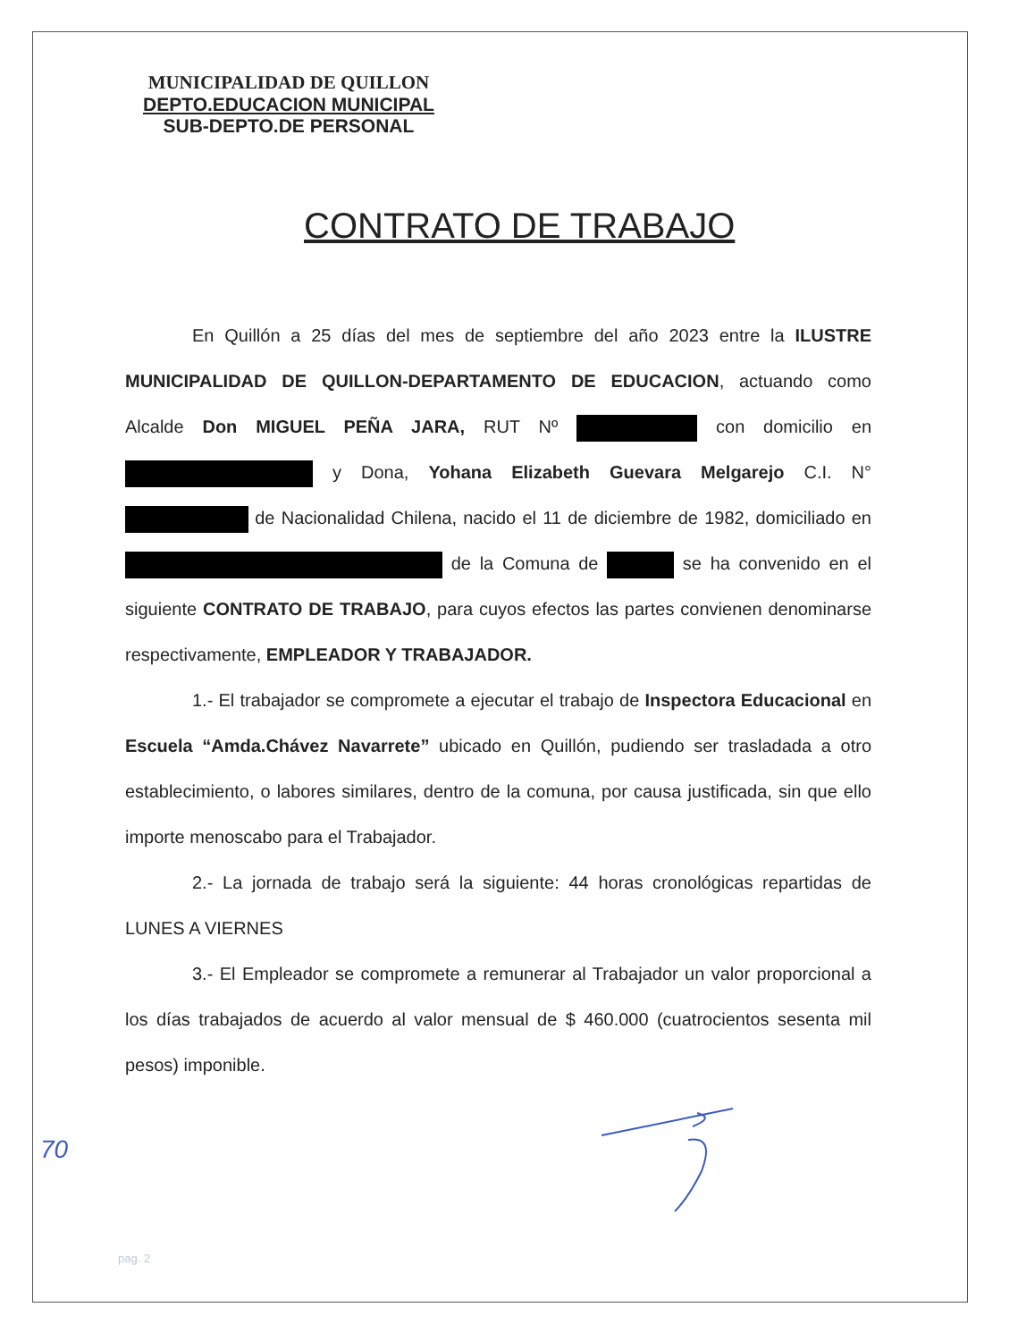MUNICIPALIDAD DE QUILLON
DEPTO.EDUCACION MUNICIPAL
SUB-DEPTO.DE PERSONAL
CONTRATO DE TRABAJO
En Quillón a 25 días del mes de septiembre del año 2023 entre la ILUSTRE MUNICIPALIDAD DE QUILLON-DEPARTAMENTO DE EDUCACION, actuando como Alcalde Don MIGUEL PEÑA JARA, RUT Nº con domicilio en y Dona, Yohana Elizabeth Guevara Melgarejo C.I. N° de Nacionalidad Chilena, nacido el 11 de diciembre de 1982, domiciliado en de la Comuna de se ha convenido en el siguiente CONTRATO DE TRABAJO, para cuyos efectos las partes convienen denominarse respectivamente, EMPLEADOR Y TRABAJADOR.
1.- El trabajador se compromete a ejecutar el trabajo de Inspectora Educacional en Escuela “Amda.Chávez Navarrete” ubicado en Quillón, pudiendo ser trasladada a otro establecimiento, o labores similares, dentro de la comuna, por causa justificada, sin que ello importe menoscabo para el Trabajador.
2.- La jornada de trabajo será la siguiente: 44 horas cronológicas repartidas de LUNES A VIERNES
3.- El Empleador se compromete a remunerar al Trabajador un valor proporcional a los días trabajados de acuerdo al valor mensual de $ 460.000 (cuatrocientos sesenta mil pesos) imponible.
70
pag. 2